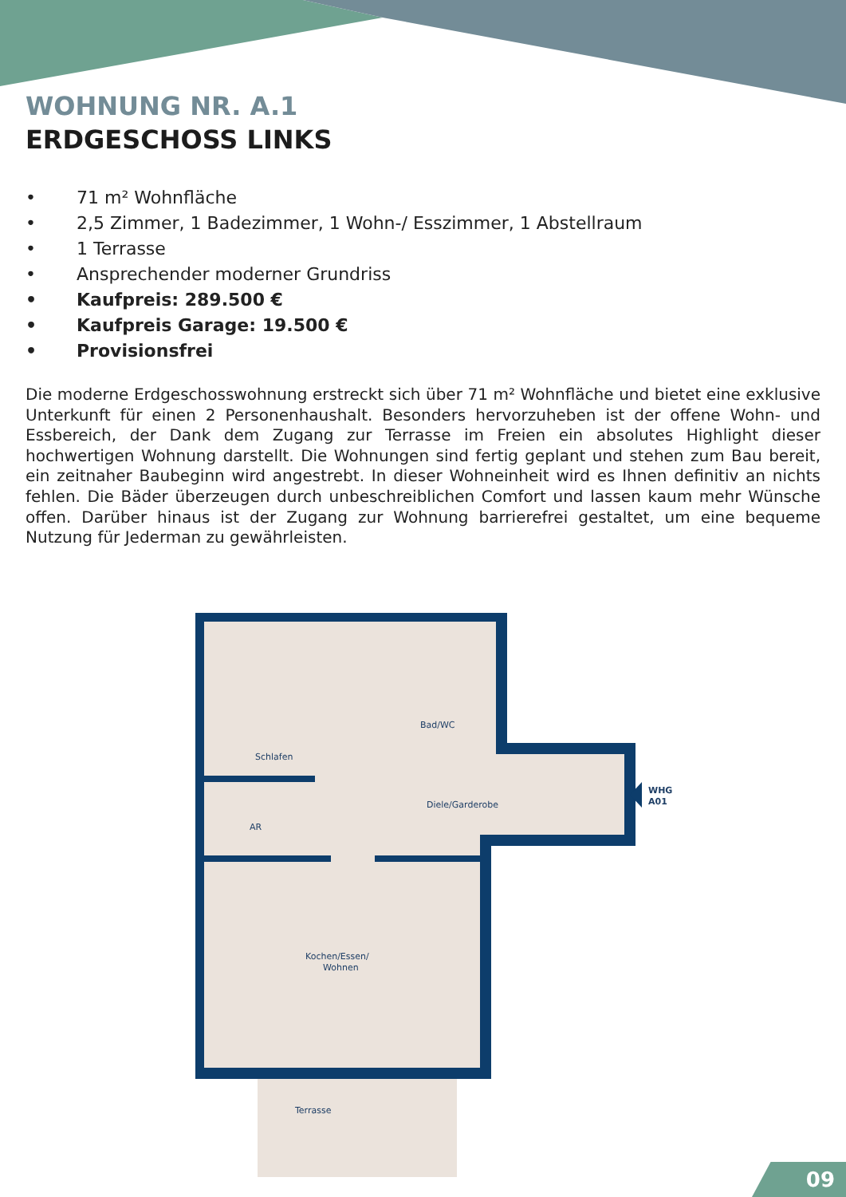WOHNUNG NR. A.1
ERDGESCHOSS LINKS
• 71 m² Wohnfläche
• 2,5 Zimmer, 1 Badezimmer, 1 Wohn-/ Esszimmer, 1 Abstellraum
• 1 Terrasse
• Ansprechender moderner Grundriss
• Kaufpreis: 289.500 €
• Kaufpreis Garage: 19.500 €
• Provisionsfrei
Die moderne Erdgeschosswohnung erstreckt sich über 71 m² Wohnfläche und bietet eine exklusive Unterkunft für einen 2 Personenhaushalt. Besonders hervorzuheben ist der offene Wohn- und Essbereich, der Dank dem Zugang zur Terrasse im Freien ein absolutes Highlight dieser hochwertigen Wohnung darstellt. Die Wohnungen sind fertig geplant und stehen zum Bau bereit, ein zeitnaher Baubeginn wird angestrebt. In dieser Wohneinheit wird es Ihnen definitiv an nichts fehlen. Die Bäder überzeugen durch unbeschreiblichen Comfort und lassen kaum mehr Wünsche offen. Darüber hinaus ist der Zugang zur Wohnung barrierefrei gestaltet, um eine bequeme Nutzung für Jederman zu gewährleisten.
Schlafen
Bad/WC
Diele/Garderobe
AR
Kochen/Essen/
Wohnen
Terrasse
WHG
A01
09